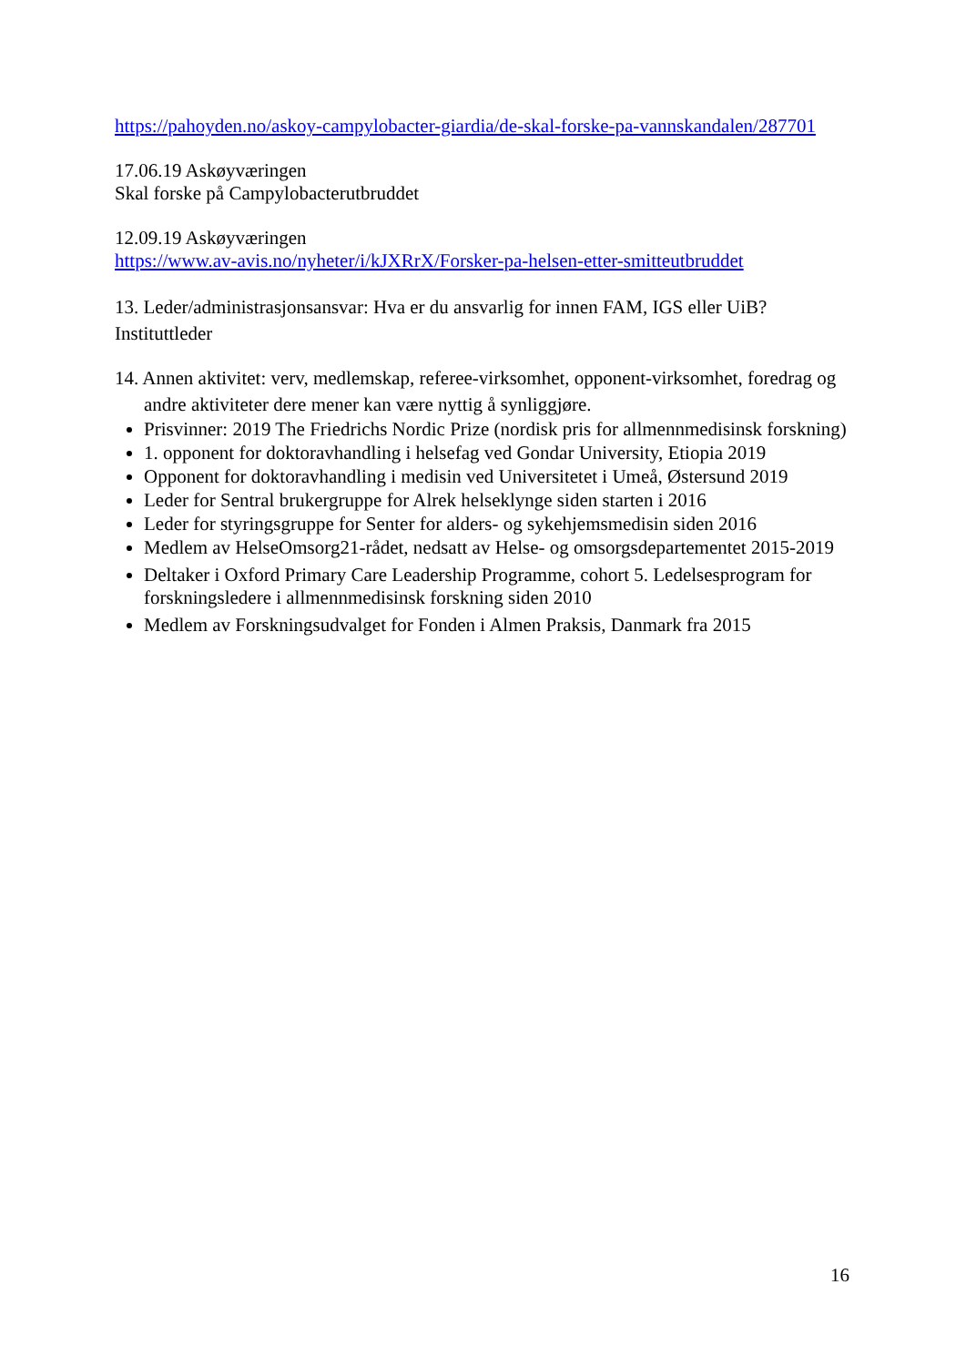https://pahoyden.no/askoy-campylobacter-giardia/de-skal-forske-pa-vannskandalen/287701
17.06.19 Askøyværingen
Skal forske på Campylobacterutbruddet
12.09.19 Askøyværingen
https://www.av-avis.no/nyheter/i/kJXRrX/Forsker-pa-helsen-etter-smitteutbruddet
13. Leder/administrasjonsansvar: Hva er du ansvarlig for innen FAM, IGS eller UiB?
Instituttleder
14. Annen aktivitet: verv, medlemskap, referee-virksomhet, opponent-virksomhet, foredrag og andre aktiviteter dere mener kan være nyttig å synliggjøre.
Prisvinner: 2019 The Friedrichs Nordic Prize (nordisk pris for allmennmedisinsk forskning)
1. opponent for doktoravhandling i helsefag ved Gondar University, Etiopia 2019
Opponent for doktoravhandling i medisin ved Universitetet i Umeå, Østersund 2019
Leder for Sentral brukergruppe for Alrek helseklynge siden starten i 2016
Leder for styringsgruppe for Senter for alders- og sykehjemsmedisin siden 2016
Medlem av HelseOmsorg21-rådet, nedsatt av Helse- og omsorgsdepartementet 2015-2019
Deltaker i Oxford Primary Care Leadership Programme, cohort 5. Ledelsesprogram for forskningsledere i allmennmedisinsk forskning siden 2010
Medlem av Forskningsudvalget for Fonden i Almen Praksis, Danmark fra 2015
16